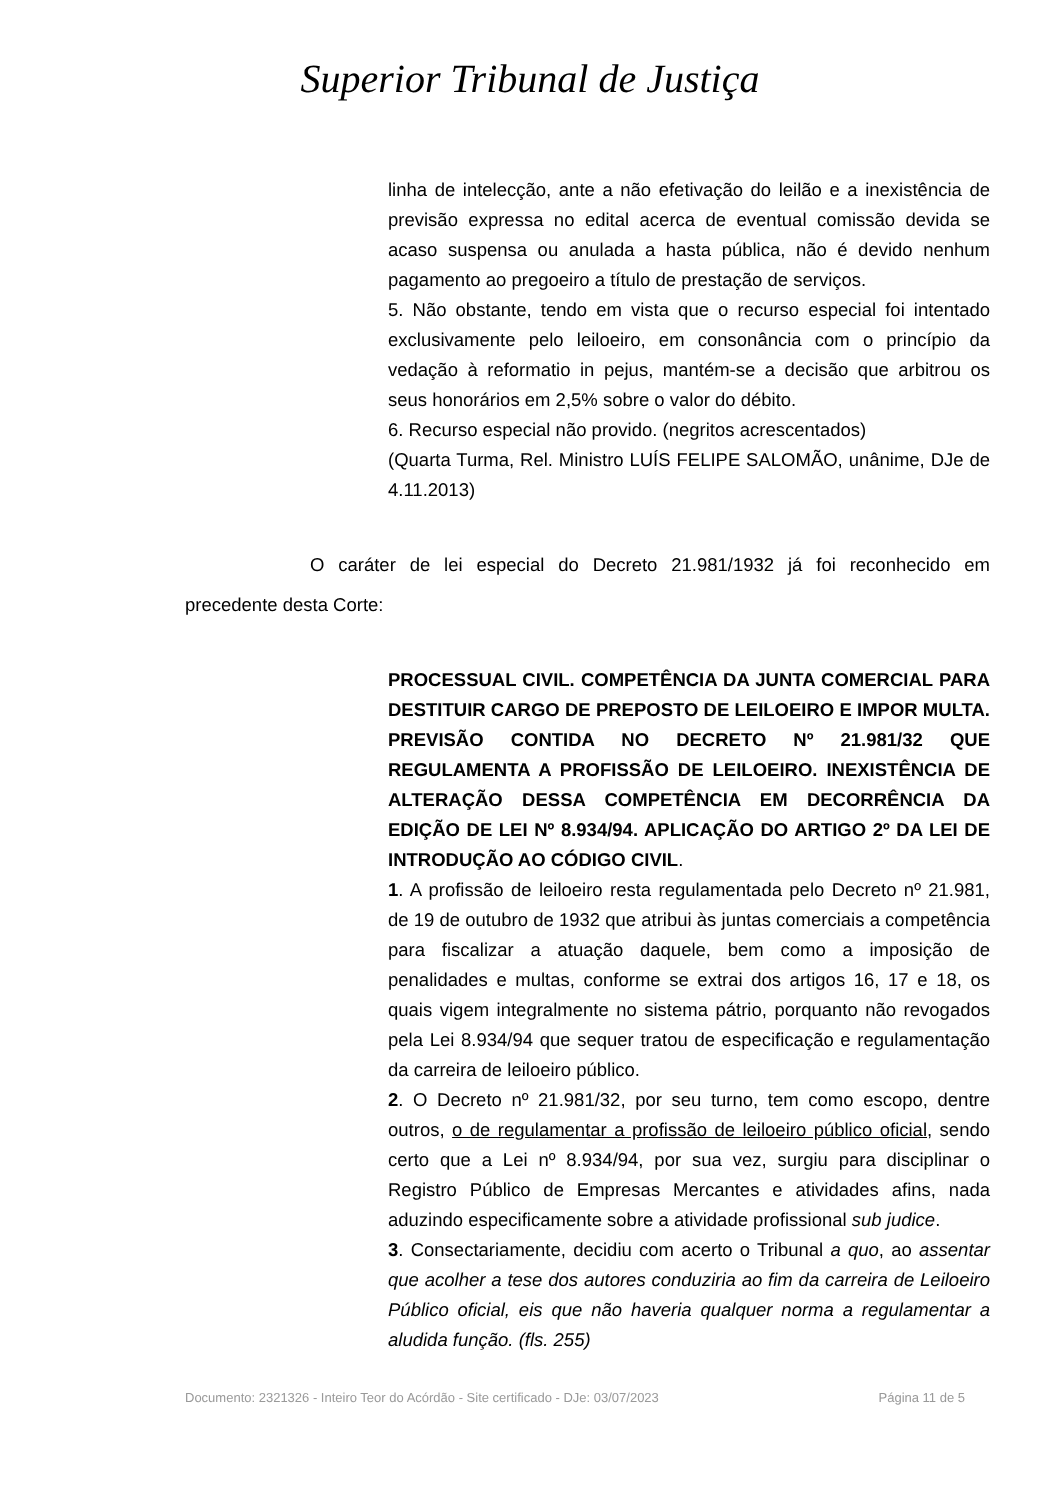Superior Tribunal de Justiça
linha de intelecção, ante a não efetivação do leilão e a inexistência de previsão expressa no edital acerca de eventual comissão devida se acaso suspensa ou anulada a hasta pública, não é devido nenhum pagamento ao pregoeiro a título de prestação de serviços.
5. Não obstante, tendo em vista que o recurso especial foi intentado exclusivamente pelo leiloeiro, em consonância com o princípio da vedação à reformatio in pejus, mantém-se a decisão que arbitrou os seus honorários em 2,5% sobre o valor do débito.
6. Recurso especial não provido. (negritos acrescentados)
(Quarta Turma, Rel. Ministro LUÍS FELIPE SALOMÃO, unânime, DJe de 4.11.2013)
O caráter de lei especial do Decreto 21.981/1932 já foi reconhecido em precedente desta Corte:
PROCESSUAL CIVIL. COMPETÊNCIA DA JUNTA COMERCIAL PARA DESTITUIR CARGO DE PREPOSTO DE LEILOEIRO E IMPOR MULTA. PREVISÃO CONTIDA NO DECRETO Nº 21.981/32 QUE REGULAMENTA A PROFISSÃO DE LEILOEIRO. INEXISTÊNCIA DE ALTERAÇÃO DESSA COMPETÊNCIA EM DECORRÊNCIA DA EDIÇÃO DE LEI Nº 8.934/94. APLICAÇÃO DO ARTIGO 2º DA LEI DE INTRODUÇÃO AO CÓDIGO CIVIL.
1. A profissão de leiloeiro resta regulamentada pelo Decreto nº 21.981, de 19 de outubro de 1932 que atribui às juntas comerciais a competência para fiscalizar a atuação daquele, bem como a imposição de penalidades e multas, conforme se extrai dos artigos 16, 17 e 18, os quais vigem integralmente no sistema pátrio, porquanto não revogados pela Lei 8.934/94 que sequer tratou de especificação e regulamentação da carreira de leiloeiro público.
2. O Decreto nº 21.981/32, por seu turno, tem como escopo, dentre outros, o de regulamentar a profissão de leiloeiro público oficial, sendo certo que a Lei nº 8.934/94, por sua vez, surgiu para disciplinar o Registro Público de Empresas Mercantes e atividades afins, nada aduzindo especificamente sobre a atividade profissional sub judice.
3. Consectariamente, decidiu com acerto o Tribunal a quo, ao assentar que acolher a tese dos autores conduziria ao fim da carreira de Leiloeiro Público oficial, eis que não haveria qualquer norma a regulamentar a aludida função. (fls. 255)
Documento: 2321326 - Inteiro Teor do Acórdão - Site certificado - DJe: 03/07/2023 Página 11 de 5